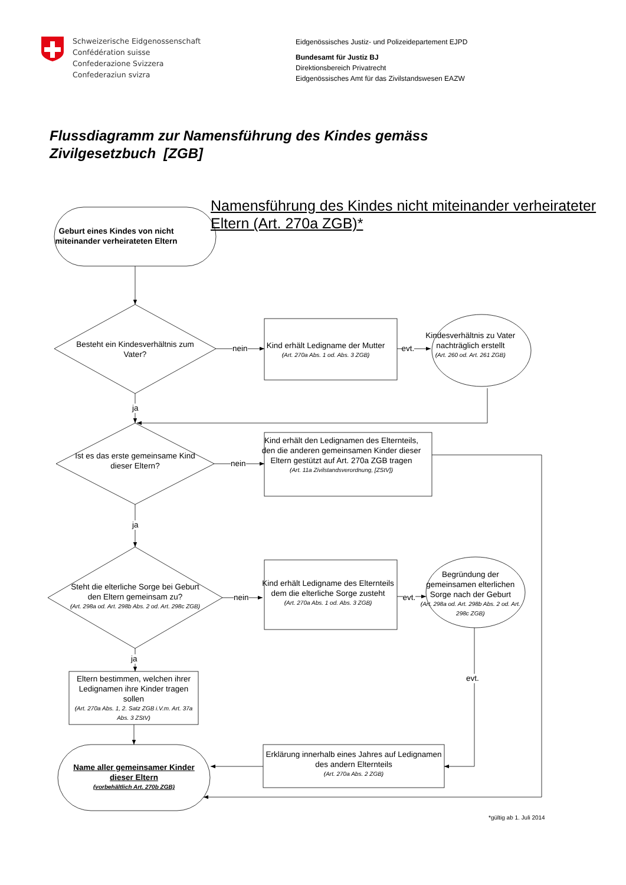Schweizerische Eidgenossenschaft
Confédération suisse
Confederazione Svizzera
Confederaziun svizra
Eidgenössisches Justiz- und Polizeidepartement EJPD
Bundesamt für Justiz BJ
Direktionsbereich Privatrecht
Eidgenössisches Amt für das Zivilstandswesen EAZW
Flussdiagramm zur Namensführung des Kindes gemäss
Zivilgesetzbuch [ZGB]
Geburt eines Kindes von nicht miteinander verheirateten Eltern
Namensführung des Kindes nicht miteinander verheirateter Eltern (Art. 270a ZGB)*
Besteht ein Kindesverhältnis zum Vater?
nein
Kind erhält Ledigname der Mutter
(Art. 270a Abs. 1 od. Abs. 3 ZGB)
evt.
Kindesverhältnis zu Vater nachträglich erstellt
(Art. 260 od. Art. 261 ZGB)
ja
Ist es das erste gemeinsame Kind dieser Eltern?
nein
Kind erhält den Ledignamen des Elternteils, den die anderen gemeinsamen Kinder dieser Eltern gestützt auf Art. 270a ZGB tragen
(Art. 11a Zivilstandsverordnung, [ZStV])
ja
Steht die elterliche Sorge bei Geburt den Eltern gemeinsam zu?
(Art. 298a od. Art. 298b Abs. 2 od. Art. 298c ZGB)
nein
Kind erhält Ledigname des Elternteils dem die elterliche Sorge zusteht
(Art. 270a Abs. 1 od. Abs. 3 ZGB)
evt.
Begründung der gemeinsamen elterlichen Sorge nach der Geburt
(Art. 298a od. Art. 298b Abs. 2 od. Art. 298c ZGB)
ja
Eltern bestimmen, welchen ihrer Ledignamen ihre Kinder tragen sollen
(Art. 270a Abs. 1, 2. Satz ZGB i.V.m. Art. 37a Abs. 3 ZStV)
evt.
Name aller gemeinsamer Kinder dieser Eltern
(vorbehältlich Art. 270b ZGB)
Erklärung innerhalb eines Jahres auf Ledignamen des andern Elternteils
(Art. 270a Abs. 2 ZGB)
*gültig ab 1. Juli 2014